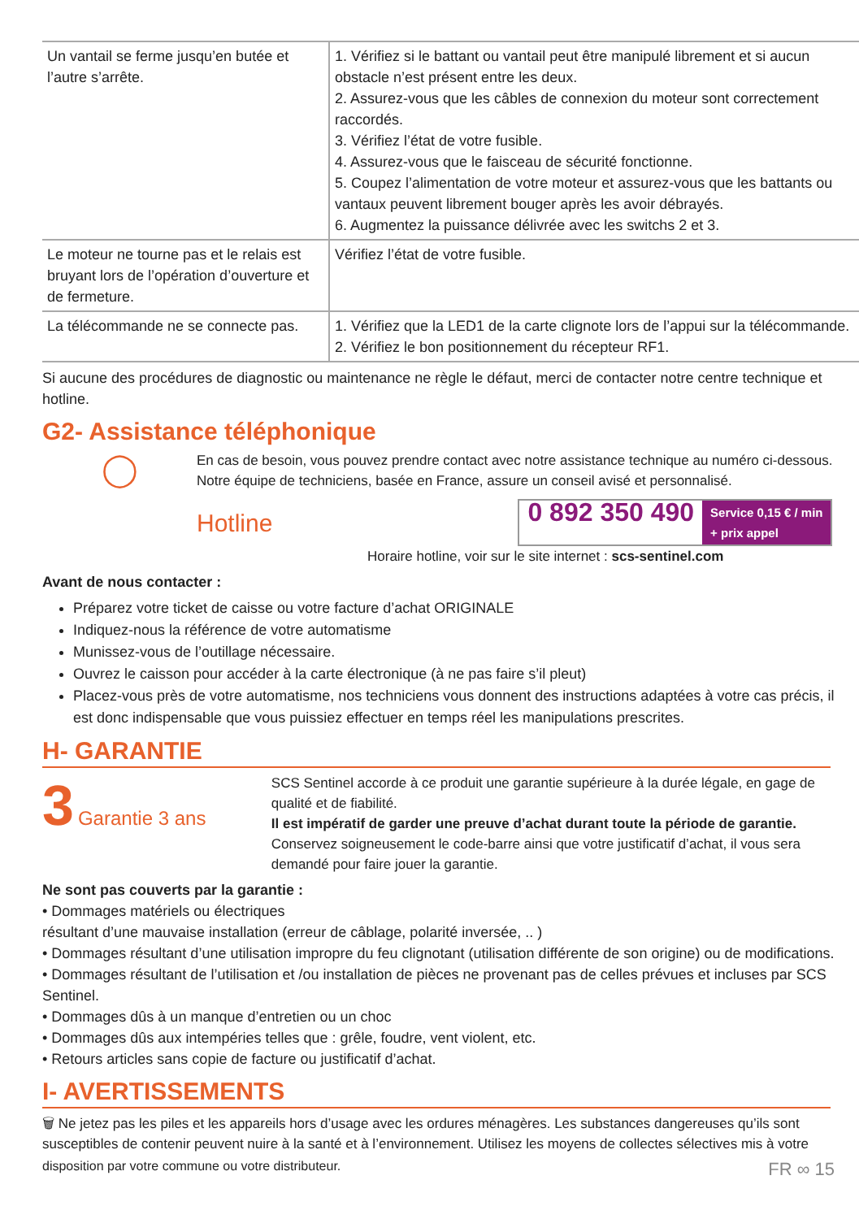| Un vantail se ferme jusqu’en butée et l’autre s’arrête. | 1. Vérifiez si le battant ou vantail peut être manipulé librement et si aucun obstacle n’est présent entre les deux. 2. Assurez-vous que les câbles de connexion du moteur sont correctement raccordés. 3. Vérifiez l’état de votre fusible. 4. Assurez-vous que le faisceau de sécurité fonctionne. 5. Coupez l’alimentation de votre moteur et assurez-vous que les battants ou vantaux peuvent librement bouger après les avoir débrayés. 6. Augmentez la puissance délivrée avec les switchs 2 et 3. |
| Le moteur ne tourne pas et le relais est bruyant lors de l’opération d’ouverture et de fermeture. | Vérifiez l’état de votre fusible. |
| La télécommande ne se connecte pas. | 1. Vérifiez que la LED1 de la carte clignote lors de l’appui sur la télécommande. 2. Vérifiez le bon positionnement du récepteur RF1. |
Si aucune des procédures de diagnostic ou maintenance ne règle le défaut, merci de contacter notre centre technique et hotline.
G2- Assistance téléphonique
◯
En cas de besoin, vous pouvez prendre contact avec notre assistance technique au numéro ci-dessous.
Notre équipe de techniciens, basée en France, assure un conseil avisé et personnalisé.
Hotline 0 892 350 490 Service 0,15 € / min
+ prix appel
Horaire hotline, voir sur le site internet : scs-sentinel.com
Avant de nous contacter :
Préparez votre ticket de caisse ou votre facture d’achat ORIGINALE
Indiquez-nous la référence de votre automatisme
Munissez-vous de l’outillage nécessaire.
Ouvrez le caisson pour accéder à la carte électronique (à ne pas faire s’il pleut)
Placez-vous près de votre automatisme, nos techniciens vous donnent des instructions adaptées à votre cas précis, il est donc indispensable que vous puissiez effectuer en temps réel les manipulations prescrites.
H- GARANTIE
3 Garantie 3 ans
SCS Sentinel accorde à ce produit une garantie supérieure à la durée légale, en gage de qualité et de fiabilité.
Il est impératif de garder une preuve d’achat durant toute la période de garantie.
Conservez soigneusement le code-barre ainsi que votre justificatif d’achat, il vous sera demandé pour faire jouer la garantie.
Ne sont pas couverts par la garantie :
• Dommages matériels ou électriques
résultant d’une mauvaise installation (erreur de câblage, polarité inversée, .. )
• Dommages résultant d’une utilisation impropre du feu clignotant (utilisation différente de son origine) ou de modifications.
• Dommages résultant de l’utilisation et /ou installation de pièces ne provenant pas de celles prévues et incluses par SCS Sentinel.
• Dommages dûs à un manque d’entretien ou un choc
• Dommages dûs aux intempéries telles que : grêle, foudre, vent violent, etc.
• Retours articles sans copie de facture ou justificatif d’achat.
I- AVERTISSEMENTS
🗑 Ne jetez pas les piles et les appareils hors d’usage avec les ordures ménagères. Les substances dangereuses qu’ils sont susceptibles de contenir peuvent nuire à la santé et à l’environnement. Utilisez les moyens de collectes sélectives mis à votre
disposition par votre commune ou votre distributeur. FR ∞ 15